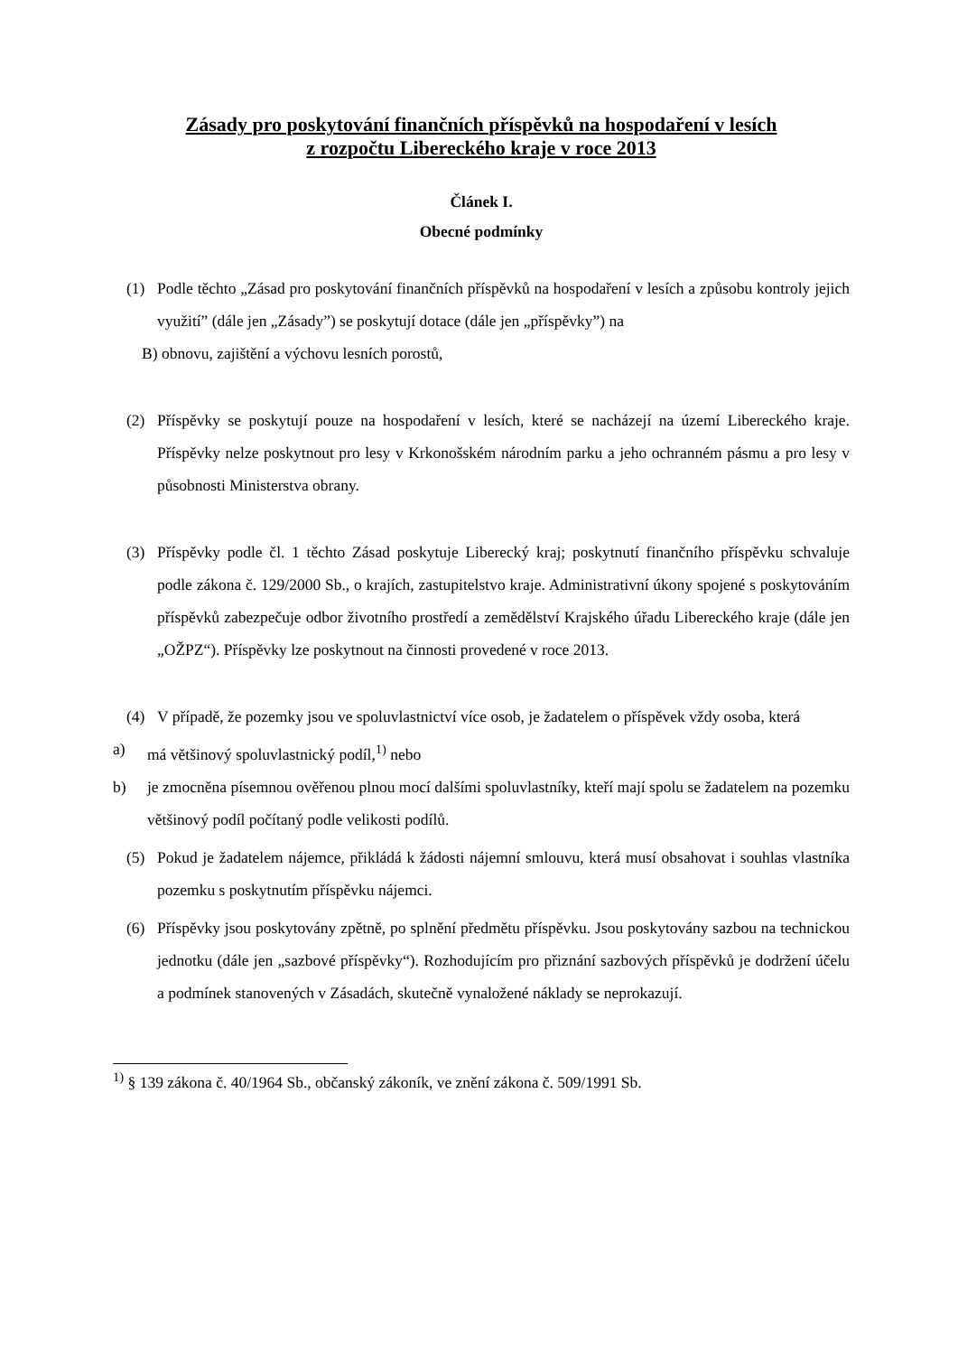Zásady pro poskytování finančních příspěvků na hospodaření v lesích
z rozpočtu Libereckého kraje v roce 2013
Článek I.
Obecné podmínky
(1) Podle těchto „Zásad pro poskytování finančních příspěvků na hospodaření v lesích a způsobu kontroly jejich využití” (dále jen „Zásady”) se poskytují dotace (dále jen „příspěvky”) na
B) obnovu, zajištění a výchovu lesních porostů,
(2) Příspěvky se poskytují pouze na hospodaření v lesích, které se nacházejí na území Libereckého kraje. Příspěvky nelze poskytnout pro lesy v Krkonošském národním parku a jeho ochranném pásmu a pro lesy v působnosti Ministerstva obrany.
(3) Příspěvky podle čl. 1 těchto Zásad poskytuje Liberecký kraj; poskytnutí finančního příspěvku schvaluje podle zákona č. 129/2000 Sb., o krajích, zastupitelstvo kraje. Administrativní úkony spojené s poskytováním příspěvků zabezpečuje odbor životního prostředí a zemědělství Krajského úřadu Libereckého kraje (dále jen „OŽPZ“). Příspěvky lze poskytnout na činnosti provedené v roce 2013.
(4) V případě, že pozemky jsou ve spoluvlastnictví více osob, je žadatelem o příspěvek vždy osoba, která
a) má většinový spoluvlastnický podíl,<sup>1)</sup> nebo
b) je zmocněna písemnou ověřenou plnou mocí dalšími spoluvlastníky, kteří mají spolu se žadatelem na pozemku většinový podíl počítaný podle velikosti podílů.
(5) Pokud je žadatelem nájemce, přikládá k žádosti nájemní smlouvu, která musí obsahovat i souhlas vlastníka pozemku s poskytnutím příspěvku nájemci.
(6) Příspěvky jsou poskytovány zpětně, po splnění předmětu příspěvku. Jsou poskytovány sazbou na technickou jednotku (dále jen „sazbové příspěvky“). Rozhodujícím pro přiznání sazbových příspěvků je dodržení účelu a podmínek stanovených v Zásadách, skutečně vynaložené náklady se neprokazují.
<sup>1)</sup> § 139 zákona č. 40/1964 Sb., občanský zákoník, ve znění zákona č. 509/1991 Sb.